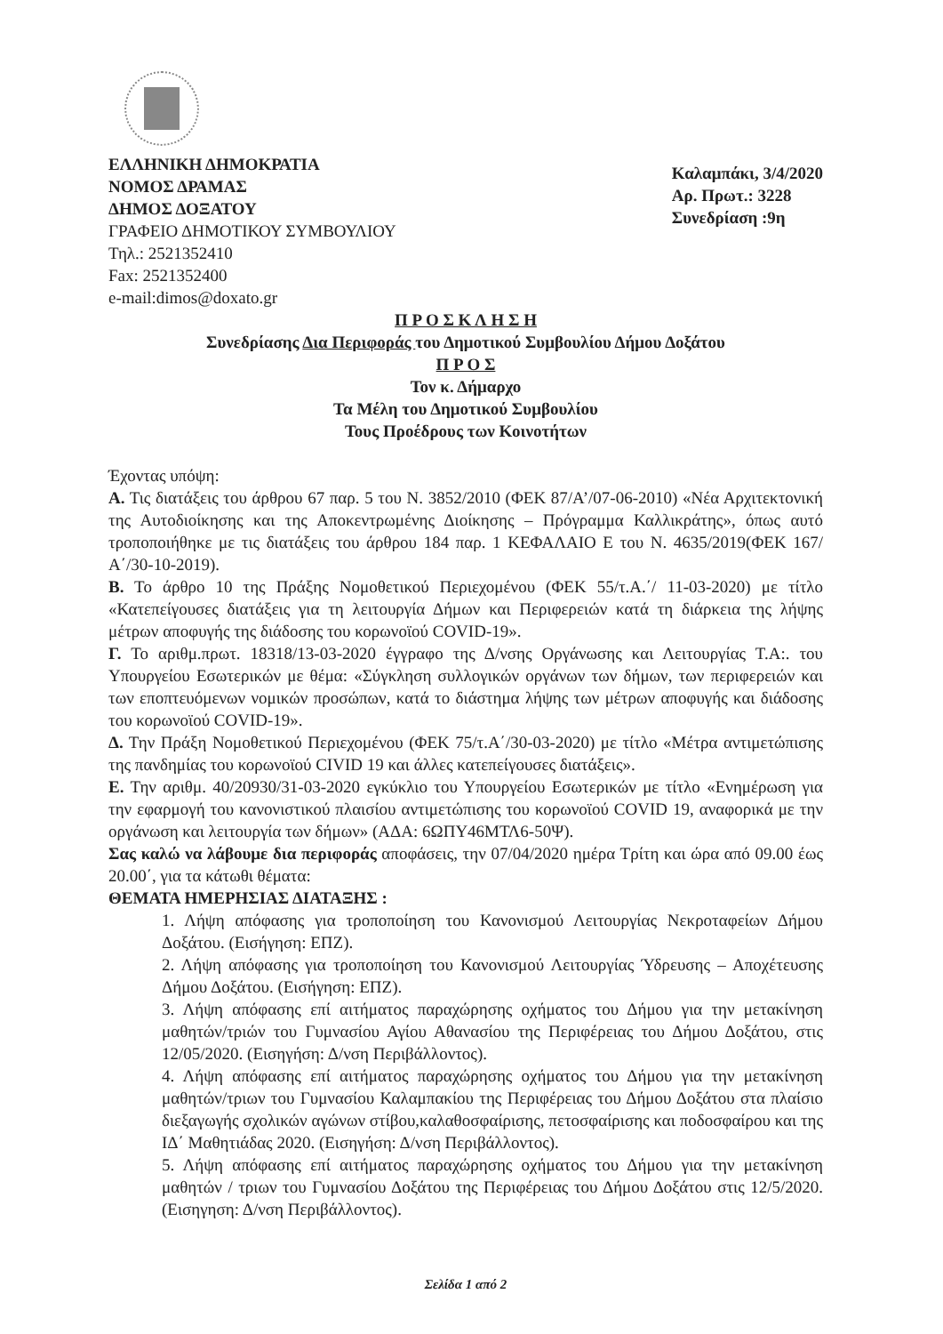ΕΛΛΗΝΙΚΗ ΔΗΜΟΚΡΑΤΙΑ
ΝΟΜΟΣ ΔΡΑΜΑΣ
ΔΗΜΟΣ ΔΟΞΑΤΟΥ
ΓΡΑΦΕΙΟ ΔΗΜΟΤΙΚΟΥ ΣΥΜΒΟΥΛΙΟΥ
Τηλ.: 2521352410
Fax: 2521352400
e-mail:dimos@doxato.gr
Καλαμπάκι, 3/4/2020
Αρ. Πρωτ.: 3228
Συνεδρίαση :9η
Π Ρ Ο Σ Κ Λ Η Σ Η
Συνεδρίασης Δια Περιφοράς του Δημοτικού Συμβουλίου Δήμου Δοξάτου
Π Ρ Ο Σ
Τον κ. Δήμαρχο
Τα Μέλη του Δημοτικού Συμβουλίου
Τους Προέδρους των Κοινοτήτων
Έχοντας υπόψη:
Α. Τις διατάξεις του άρθρου 67 παρ. 5 του Ν. 3852/2010 (ΦΕΚ 87/Α’/07-06-2010) «Νέα Αρχιτεκτονική της Αυτοδιοίκησης και της Αποκεντρωμένης Διοίκησης – Πρόγραμμα Καλλικράτης», όπως αυτό τροποποιήθηκε με τις διατάξεις του άρθρου 184 παρ. 1 ΚΕΦΑΛΑΙΟ Ε του Ν. 4635/2019(ΦΕΚ 167/Α΄/30-10-2019).
Β. Το άρθρο 10 της Πράξης Νομοθετικού Περιεχομένου (ΦΕΚ 55/τ.Α.΄/ 11-03-2020) με τίτλο «Κατεπείγουσες διατάξεις για τη λειτουργία Δήμων και Περιφερειών κατά τη διάρκεια της λήψης μέτρων αποφυγής της διάδοσης του κορωνοϊού COVID-19».
Γ. Το αριθμ.πρωτ. 18318/13-03-2020 έγγραφο της Δ/νσης Οργάνωσης και Λειτουργίας Τ.Α:. του Υπουργείου Εσωτερικών με θέμα: «Σύγκληση συλλογικών οργάνων των δήμων, των περιφερειών και των εποπτευόμενων νομικών προσώπων, κατά το διάστημα λήψης των μέτρων αποφυγής και διάδοσης του κορωνοϊού COVID-19».
Δ. Την Πράξη Νομοθετικού Περιεχομένου (ΦΕΚ 75/τ.Α΄/30-03-2020) με τίτλο «Μέτρα αντιμετώπισης της πανδημίας του κορωνοϊού CIVID 19 και άλλες κατεπείγουσες διατάξεις».
Ε. Την αριθμ. 40/20930/31-03-2020 εγκύκλιο του Υπουργείου Εσωτερικών με τίτλο «Ενημέρωση για την εφαρμογή του κανονιστικού πλαισίου αντιμετώπισης του κορωνοϊού COVID 19, αναφορικά με την οργάνωση και λειτουργία των δήμων» (ΑΔΑ: 6ΩΠΥ46ΜΤΛ6-50Ψ).
Σας καλώ να λάβουμε δια περιφοράς αποφάσεις, την 07/04/2020 ημέρα Τρίτη και ώρα από 09.00 έως 20.00΄, για τα κάτωθι θέματα:
ΘΕΜΑΤΑ ΗΜΕΡΗΣΙΑΣ ΔΙΑΤΑΞΗΣ :
1. Λήψη απόφασης για τροποποίηση του Κανονισμού Λειτουργίας Νεκροταφείων Δήμου Δοξάτου. (Εισήγηση: ΕΠΖ).
2. Λήψη απόφασης για τροποποίηση του Κανονισμού Λειτουργίας Ύδρευσης – Αποχέτευσης Δήμου Δοξάτου. (Εισήγηση: ΕΠΖ).
3. Λήψη απόφασης επί αιτήματος παραχώρησης οχήματος του Δήμου για την μετακίνηση μαθητών/τριών του Γυμνασίου Αγίου Αθανασίου της Περιφέρειας του Δήμου Δοξάτου, στις 12/05/2020. (Εισηγήση: Δ/νση Περιβάλλοντος).
4. Λήψη απόφασης επί αιτήματος παραχώρησης οχήματος του Δήμου για την μετακίνηση μαθητών/τριων του Γυμνασίου Καλαμπακίου της Περιφέρειας του Δήμου Δοξάτου στα πλαίσιο διεξαγωγής σχολικών αγώνων στίβου,καλαθοσφαίρισης, πετοσφαίρισης και ποδοσφαίρου και της ΙΔ΄ Μαθητιάδας 2020. (Εισηγήση: Δ/νση Περιβάλλοντος).
5. Λήψη απόφασης επί αιτήματος παραχώρησης οχήματος του Δήμου για την μετακίνηση μαθητών / τριων του Γυμνασίου Δοξάτου της Περιφέρειας του Δήμου Δοξάτου στις 12/5/2020. (Εισηγηση: Δ/νση Περιβάλλοντος).
Σελίδα 1 από 2